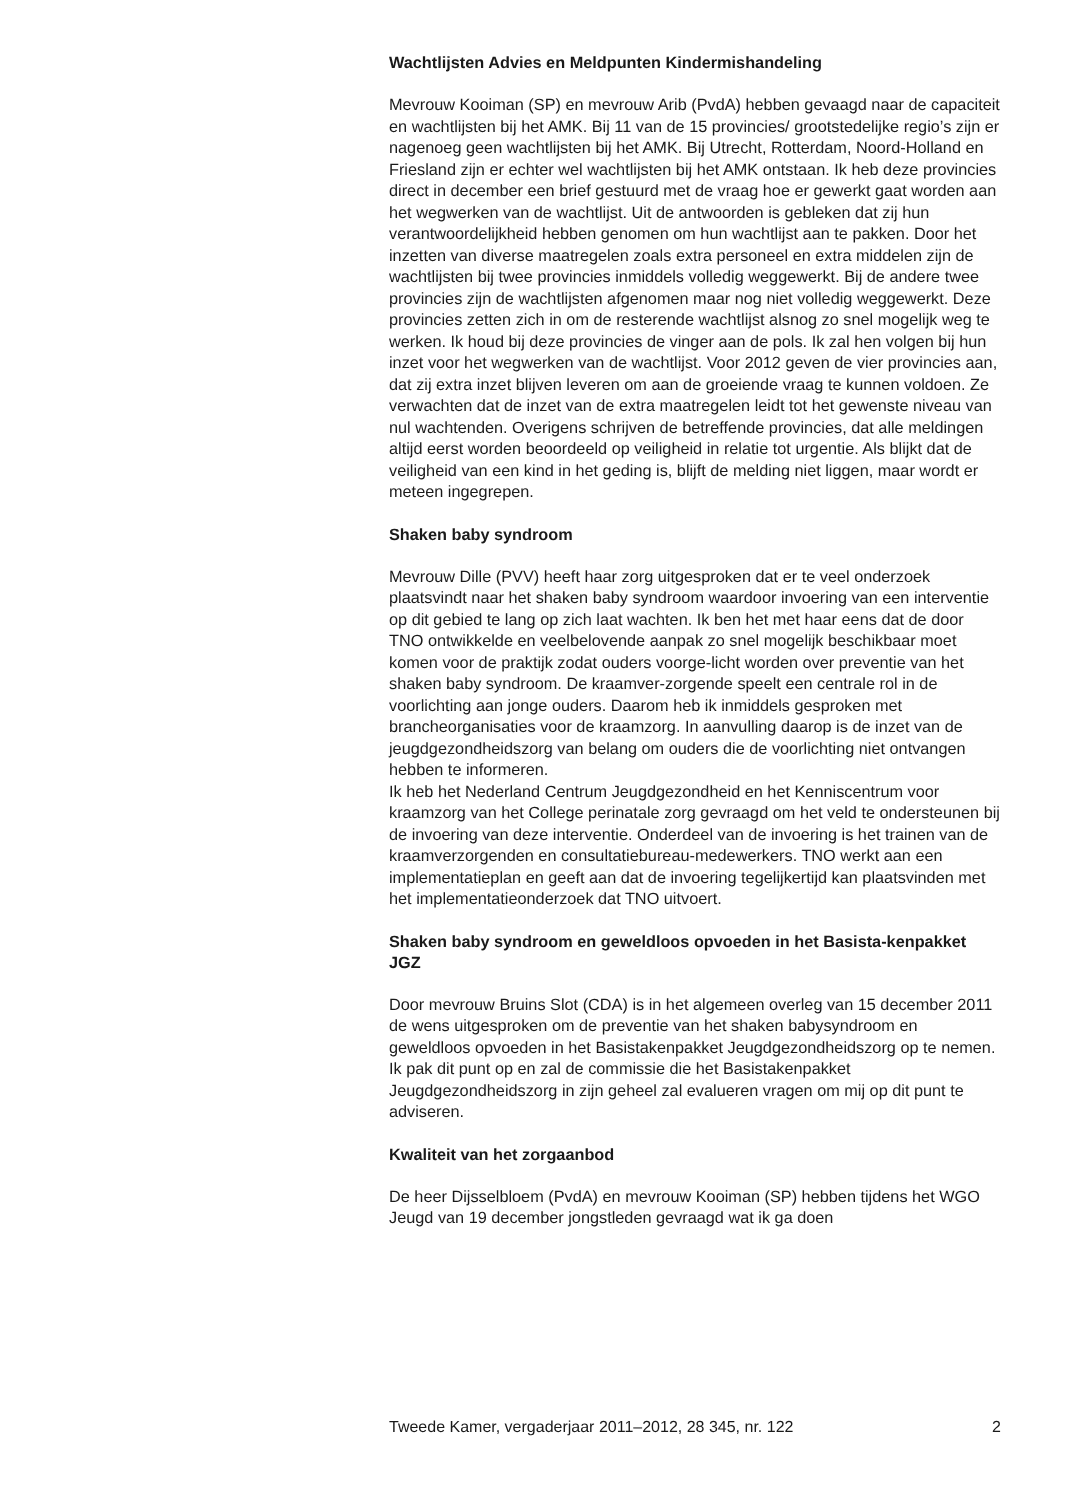Wachtlijsten Advies en Meldpunten Kindermishandeling
Mevrouw Kooiman (SP) en mevrouw Arib (PvdA) hebben gevaagd naar de capaciteit en wachtlijsten bij het AMK. Bij 11 van de 15 provincies/ grootstedelijke regio’s zijn er nagenoeg geen wachtlijsten bij het AMK. Bij Utrecht, Rotterdam, Noord-Holland en Friesland zijn er echter wel wachtlijsten bij het AMK ontstaan. Ik heb deze provincies direct in december een brief gestuurd met de vraag hoe er gewerkt gaat worden aan het wegwerken van de wachtlijst. Uit de antwoorden is gebleken dat zij hun verantwoordelijkheid hebben genomen om hun wachtlijst aan te pakken. Door het inzetten van diverse maatregelen zoals extra personeel en extra middelen zijn de wachtlijsten bij twee provincies inmiddels volledig weggewerkt. Bij de andere twee provincies zijn de wachtlijsten afgenomen maar nog niet volledig weggewerkt. Deze provincies zetten zich in om de resterende wachtlijst alsnog zo snel mogelijk weg te werken. Ik houd bij deze provincies de vinger aan de pols. Ik zal hen volgen bij hun inzet voor het wegwerken van de wachtlijst. Voor 2012 geven de vier provincies aan, dat zij extra inzet blijven leveren om aan de groeiende vraag te kunnen voldoen. Ze verwachten dat de inzet van de extra maatregelen leidt tot het gewenste niveau van nul wachtenden. Overigens schrijven de betreffende provincies, dat alle meldingen altijd eerst worden beoordeeld op veiligheid in relatie tot urgentie. Als blijkt dat de veiligheid van een kind in het geding is, blijft de melding niet liggen, maar wordt er meteen ingegrepen.
Shaken baby syndroom
Mevrouw Dille (PVV) heeft haar zorg uitgesproken dat er te veel onderzoek plaatsvindt naar het shaken baby syndroom waardoor invoering van een interventie op dit gebied te lang op zich laat wachten. Ik ben het met haar eens dat de door TNO ontwikkelde en veelbelovende aanpak zo snel mogelijk beschikbaar moet komen voor de praktijk zodat ouders voorge-licht worden over preventie van het shaken baby syndroom. De kraamver-zorgende speelt een centrale rol in de voorlichting aan jonge ouders. Daarom heb ik inmiddels gesproken met brancheorganisaties voor de kraamzorg. In aanvulling daarop is de inzet van de jeugdgezondheidszorg van belang om ouders die de voorlichting niet ontvangen hebben te informeren.
Ik heb het Nederland Centrum Jeugdgezondheid en het Kenniscentrum voor kraamzorg van het College perinatale zorg gevraagd om het veld te ondersteunen bij de invoering van deze interventie. Onderdeel van de invoering is het trainen van de kraamverzorgenden en consultatiebureau-medewerkers. TNO werkt aan een implementatieplan en geeft aan dat de invoering tegelijkertijd kan plaatsvinden met het implementatieonderzoek dat TNO uitvoert.
Shaken baby syndroom en geweldloos opvoeden in het Basista-kenpakket JGZ
Door mevrouw Bruins Slot (CDA) is in het algemeen overleg van 15 december 2011 de wens uitgesproken om de preventie van het shaken babysyndroom en geweldloos opvoeden in het Basistakenpakket Jeugdgezondheidszorg op te nemen. Ik pak dit punt op en zal de commissie die het Basistakenpakket Jeugdgezondheidszorg in zijn geheel zal evalueren vragen om mij op dit punt te adviseren.
Kwaliteit van het zorgaanbod
De heer Dijsselbloem (PvdA) en mevrouw Kooiman (SP) hebben tijdens het WGO Jeugd van 19 december jongstleden gevraagd wat ik ga doen
Tweede Kamer, vergaderjaar 2011–2012, 28 345, nr. 122 2